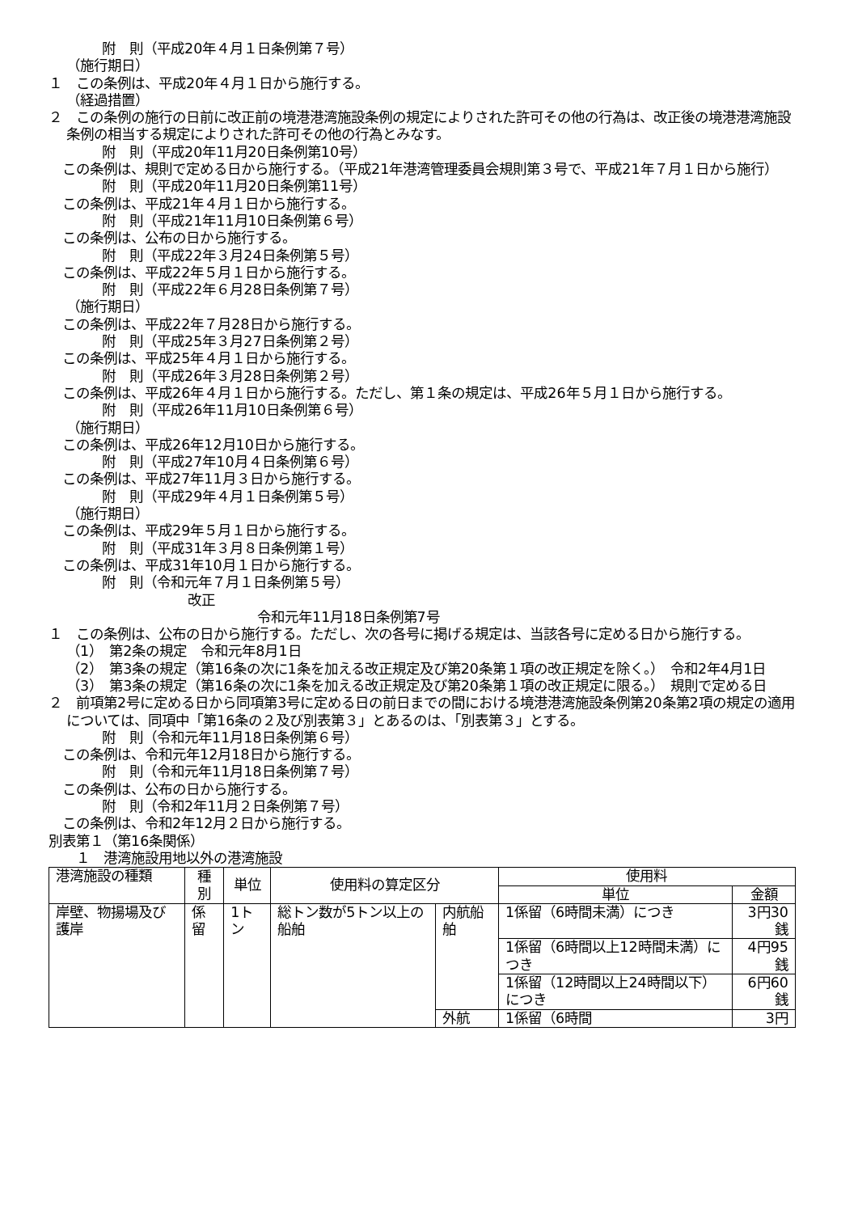附　則（平成20年４月１日条例第７号）
（施行期日）
１　この条例は、平成20年４月１日から施行する。
（経過措置）
２　この条例の施行の日前に改正前の境港港湾施設条例の規定によりされた許可その他の行為は、改正後の境港港湾施設条例の相当する規定によりされた許可その他の行為とみなす。
附　則（平成20年11月20日条例第10号）
　この条例は、規則で定める日から施行する。（平成21年港湾管理委員会規則第３号で、平成21年７月１日から施行）
附　則（平成20年11月20日条例第11号）
　この条例は、平成21年４月１日から施行する。
附　則（平成21年11月10日条例第６号）
　この条例は、公布の日から施行する。
附　則（平成22年３月24日条例第５号）
　この条例は、平成22年５月１日から施行する。
附　則（平成22年６月28日条例第７号）
（施行期日）
　この条例は、平成22年７月28日から施行する。
附　則（平成25年３月27日条例第２号）
　この条例は、平成25年４月１日から施行する。
附　則（平成26年３月28日条例第２号）
　この条例は、平成26年４月１日から施行する。ただし、第１条の規定は、平成26年５月１日から施行する。
附　則（平成26年11月10日条例第６号）
（施行期日）
　この条例は、平成26年12月10日から施行する。
附　則（平成27年10月４日条例第６号）
　この条例は、平成27年11月３日から施行する。
附　則（平成29年４月１日条例第５号）
（施行期日）
　この条例は、平成29年５月１日から施行する。
附　則（平成31年３月８日条例第１号）
　この条例は、平成31年10月１日から施行する。
附　則（令和元年７月１日条例第５号）
改正
令和元年11月18日条例第7号
１　この条例は、公布の日から施行する。ただし、次の各号に掲げる規定は、当該各号に定める日から施行する。
（1）　第2条の規定　令和元年8月1日
（2）　第3条の規定（第16条の次に1条を加える改正規定及び第20条第１項の改正規定を除く。）　令和2年4月1日
（3）　第3条の規定（第16条の次に1条を加える改正規定及び第20条第１項の改正規定に限る。）　規則で定める日
２　前項第2号に定める日から同項第3号に定める日の前日までの間における境港港湾施設条例第20条第2項の規定の適用については、同項中「第16条の２及び別表第３」とあるのは、「別表第３」とする。
附　則（令和元年11月18日条例第６号）
　この条例は、令和元年12月18日から施行する。
附　則（令和元年11月18日条例第７号）
　この条例は、公布の日から施行する。
附　則（令和2年11月２日条例第７号）
　この条例は、令和2年12月２日から施行する。
別表第１（第16条関係）
　　１　港湾施設用地以外の港湾施設
| 港湾施設の種類 | 種別 | 単位 | 使用料の算定区分 | | 使用料 | |
| | | | | | 単位 | 金額 |
| 岸壁、物揚場及び護岸 | 係留 | 1トン | 総トン数が5トン以上の船舶 | 内航船舶 | 1係留（6時間未満）につき | 3円30銭 |
| | | | | | 1係留（6時間以上12時間未満）につき | 4円95銭 |
| | | | | | 1係留（12時間以上24時間以下）につき | 6円60銭 |
| | | | | 外航 | 1係留（6時間 | 3円 |